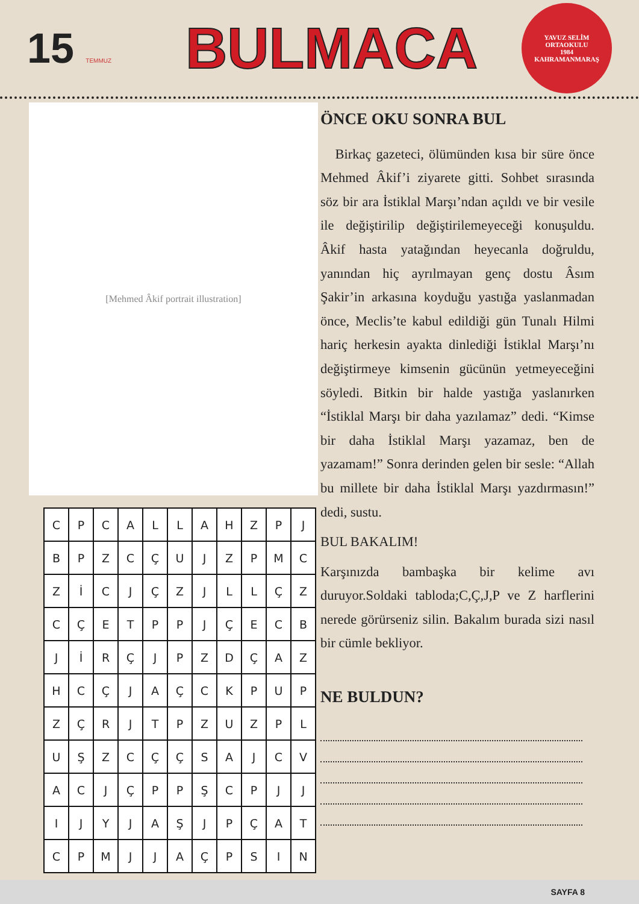15 TEMMUZ
BULMACA
YAVUZ SELİM
ORTAOKULU
1984
KAHRAMANMARAŞ
[Mehmed Âkif portrait illustration]
| C | P | C | A | L | L | A | H | Z | P | J |
| B | P | Z | C | Ç | U | J | Z | P | M | C |
| Z | İ | C | J | Ç | Z | J | L | L | Ç | Z |
| C | Ç | E | T | P | P | J | Ç | E | C | B |
| J | İ | R | Ç | J | P | Z | D | Ç | A | Z |
| H | C | Ç | J | A | Ç | C | K | P | U | P |
| Z | Ç | R | J | T | P | Z | U | Z | P | L |
| U | Ş | Z | C | Ç | Ç | S | A | J | C | V |
| A | C | J | Ç | P | P | Ş | C | P | J | J |
| I | J | Y | J | A | Ş | J | P | Ç | A | T |
| C | P | M | J | J | A | Ç | P | S | I | N |
ÖNCE OKU SONRA BUL
Birkaç gazeteci, ölümünden kısa bir süre önce Mehmed Âkif’i ziyarete gitti. Sohbet sırasında söz bir ara İstiklal Marşı’ndan açıldı ve bir vesile ile değiştirilip değiştirilemeyeceği konuşuldu. Âkif hasta yatağından heyecanla doğruldu, yanından hiç ayrılmayan genç dostu Âsım Şakir’in arkasına koyduğu yastığa yaslanmadan önce, Meclis’te kabul edildiği gün Tunalı Hilmi hariç herkesin ayakta dinlediği İstiklal Marşı’nı değiştirmeye kimsenin gücünün yetmeyeceğini söyledi. Bitkin bir halde yastığa yaslanırken “İstiklal Marşı bir daha yazılamaz” dedi. “Kimse bir daha İstiklal Marşı yazamaz, ben de yazamam!” Sonra derinden gelen bir sesle: “Allah bu millete bir daha İstiklal Marşı yazdırmasın!” dedi, sustu.
BUL BAKALIM!
Karşınızda bambaşka bir kelime avı duruyor.Soldaki tabloda;C,Ç,J,P ve Z harflerini nerede görürseniz silin. Bakalım burada sizi nasıl bir cümle bekliyor.
NE BULDUN?
SAYFA 8